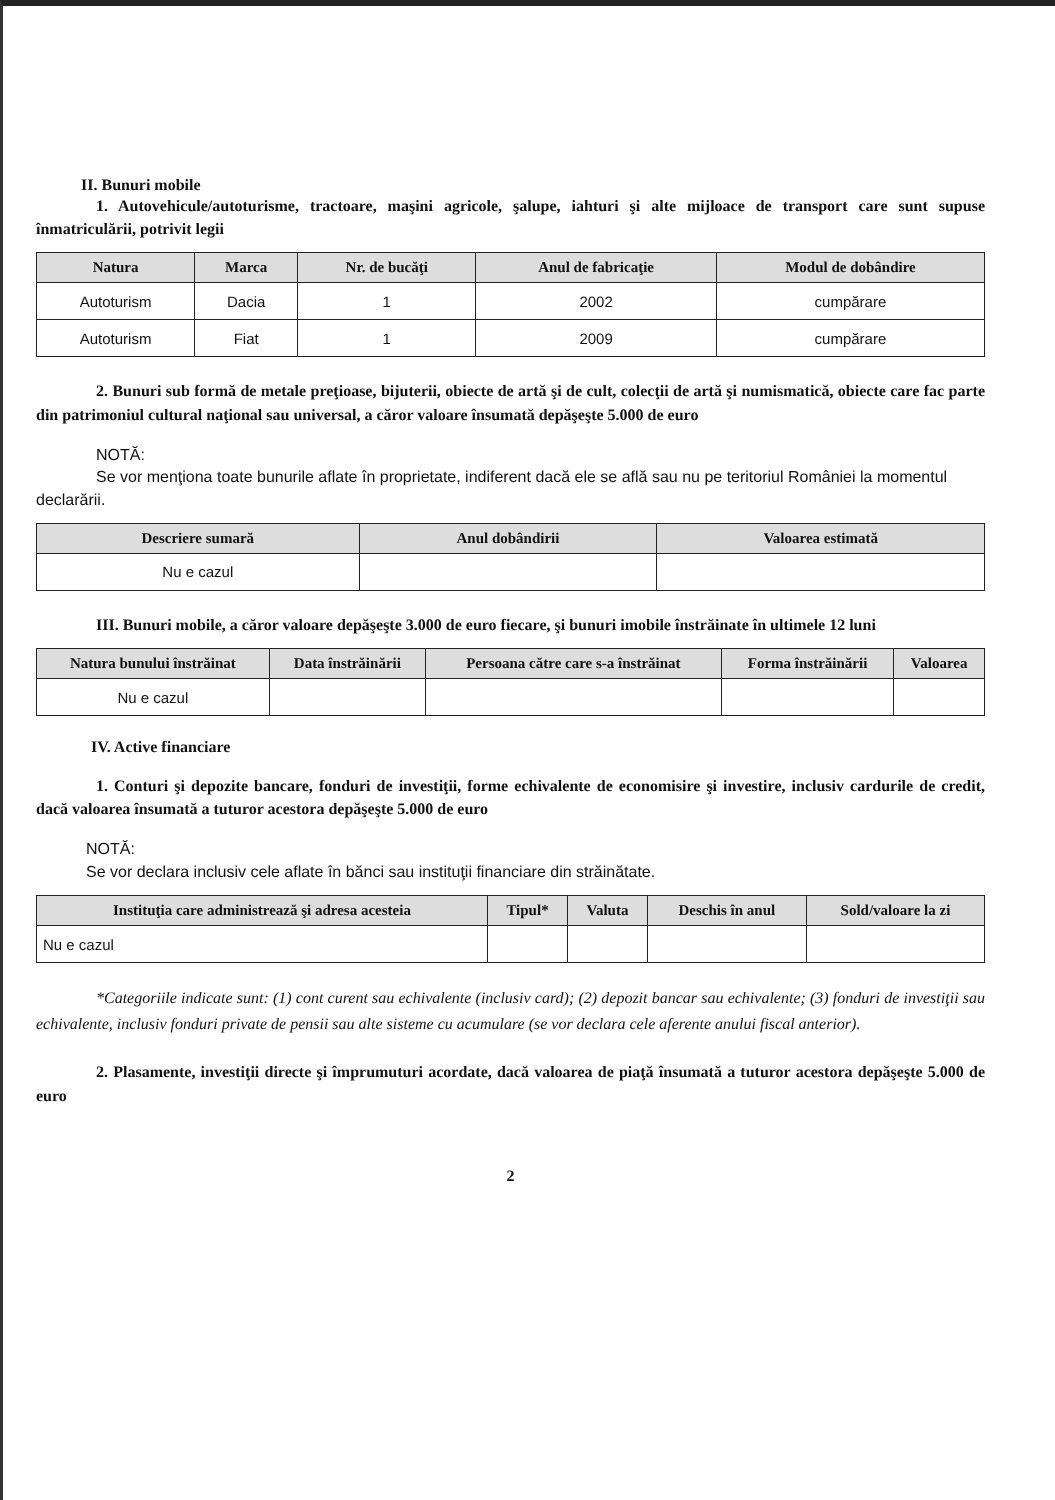II. Bunuri mobile
1. Autovehicule/autoturisme, tractoare, maşini agricole, şalupe, iahturi şi alte mijloace de transport care sunt supuse înmatriculării, potrivit legii
| Natura | Marca | Nr. de bucăţi | Anul de fabricaţie | Modul de dobândire |
| --- | --- | --- | --- | --- |
| Autoturism | Dacia | 1 | 2002 | cumpărare |
| Autoturism | Fiat | 1 | 2009 | cumpărare |
2. Bunuri sub formă de metale preţioase, bijuterii, obiecte de artă şi de cult, colecţii de artă şi numismatică, obiecte care fac parte din patrimoniul cultural naţional sau universal, a căror valoare însumată depăşeşte 5.000 de euro
NOTĂ:
Se vor menţiona toate bunurile aflate în proprietate, indiferent dacă ele se află sau nu pe teritoriul României la momentul declarării.
| Descriere sumară | Anul dobândirii | Valoarea estimată |
| --- | --- | --- |
| Nu e cazul | | |
III. Bunuri mobile, a căror valoare depăşeşte 3.000 de euro fiecare, şi bunuri imobile înstrăinate în ultimele 12 luni
| Natura bunului înstrăinat | Data înstrăinării | Persoana către care s-a înstrăinat | Forma înstrăinării | Valoarea |
| --- | --- | --- | --- | --- |
| Nu e cazul | | | | |
IV. Active financiare
1. Conturi şi depozite bancare, fonduri de investiţii, forme echivalente de economisire şi investire, inclusiv cardurile de credit, dacă valoarea însumată a tuturor acestora depăşeşte 5.000 de euro
NOTĂ:
Se vor declara inclusiv cele aflate în bănci sau instituţii financiare din străinătate.
| Instituţia care administrează şi adresa acesteia | Tipul* | Valuta | Deschis în anul | Sold/valoare la zi |
| --- | --- | --- | --- | --- |
| Nu e cazul | | | | |
*Categoriile indicate sunt: (1) cont curent sau echivalente (inclusiv card); (2) depozit bancar sau echivalente; (3) fonduri de investiţii sau echivalente, inclusiv fonduri private de pensii sau alte sisteme cu acumulare (se vor declara cele aferente anului fiscal anterior).
2. Plasamente, investiţii directe şi împrumuturi acordate, dacă valoarea de piaţă însumată a tuturor acestora depăşeşte 5.000 de euro
2